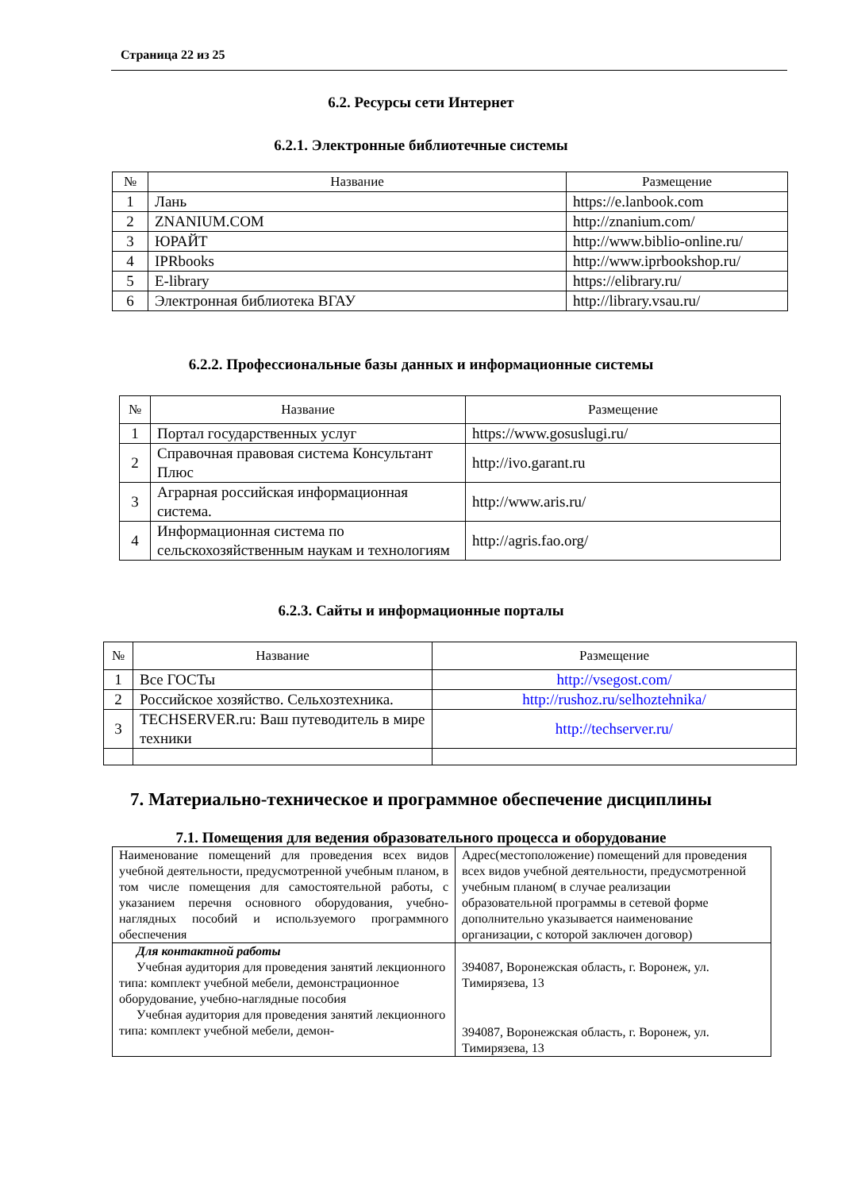Страница 22 из 25
6.2. Ресурсы сети Интернет
6.2.1. Электронные библиотечные системы
| № | Название | Размещение |
| --- | --- | --- |
| 1 | Лань | https://e.lanbook.com |
| 2 | ZNANIUM.COM | http://znanium.com/ |
| 3 | ЮРАЙТ | http://www.biblio-online.ru/ |
| 4 | IPRbooks | http://www.iprbookshop.ru/ |
| 5 | E-library | https://elibrary.ru/ |
| 6 | Электронная библиотека ВГАУ | http://library.vsau.ru/ |
6.2.2. Профессиональные базы данных и информационные системы
| № | Название | Размещение |
| --- | --- | --- |
| 1 | Портал государственных услуг | https://www.gosuslugi.ru/ |
| 2 | Справочная правовая система Консультант Плюс | http://ivo.garant.ru |
| 3 | Аграрная российская информационная система. | http://www.aris.ru/ |
| 4 | Информационная система по сельскохозяйственным наукам и технологиям | http://agris.fao.org/ |
6.2.3. Сайты и информационные порталы
| № | Название | Размещение |
| --- | --- | --- |
| 1 | Все ГОСТы | http://vsegost.com/ |
| 2 | Российское хозяйство. Сельхозтехника. | http://rushoz.ru/selhoztehnika/ |
| 3 | TECHSERVER.ru: Ваш путеводитель в мире техники | http://techserver.ru/ |
7. Материально-техническое и программное обеспечение дисциплины
7.1. Помещения для ведения образовательного процесса и оборудование
| Наименование помещений для проведения всех видов учебной деятельности, предусмотренной учебным планом, в том числе помещения для самостоятельной работы, с указанием перечня основного оборудования, учебно-наглядных пособий и используемого программного обеспечения | Адрес(местоположение) помещений для проведения всех видов учебной деятельности, предусмотренной учебным планом( в случае реализации образовательной программы в сетевой форме дополнительно указывается наименование организации, с которой заключен договор) |
| Для контактной работы Учебная аудитория для проведения занятий лекционного типа: комплект учебной мебели, демонстрационное оборудование, учебно-наглядные пособия Учебная аудитория для проведения занятий лекционного типа: комплект учебной мебели, демон- | 394087, Воронежская область, г. Воронеж, ул. Тимирязева, 13 394087, Воронежская область, г. Воронеж, ул. Тимирязева, 13 |